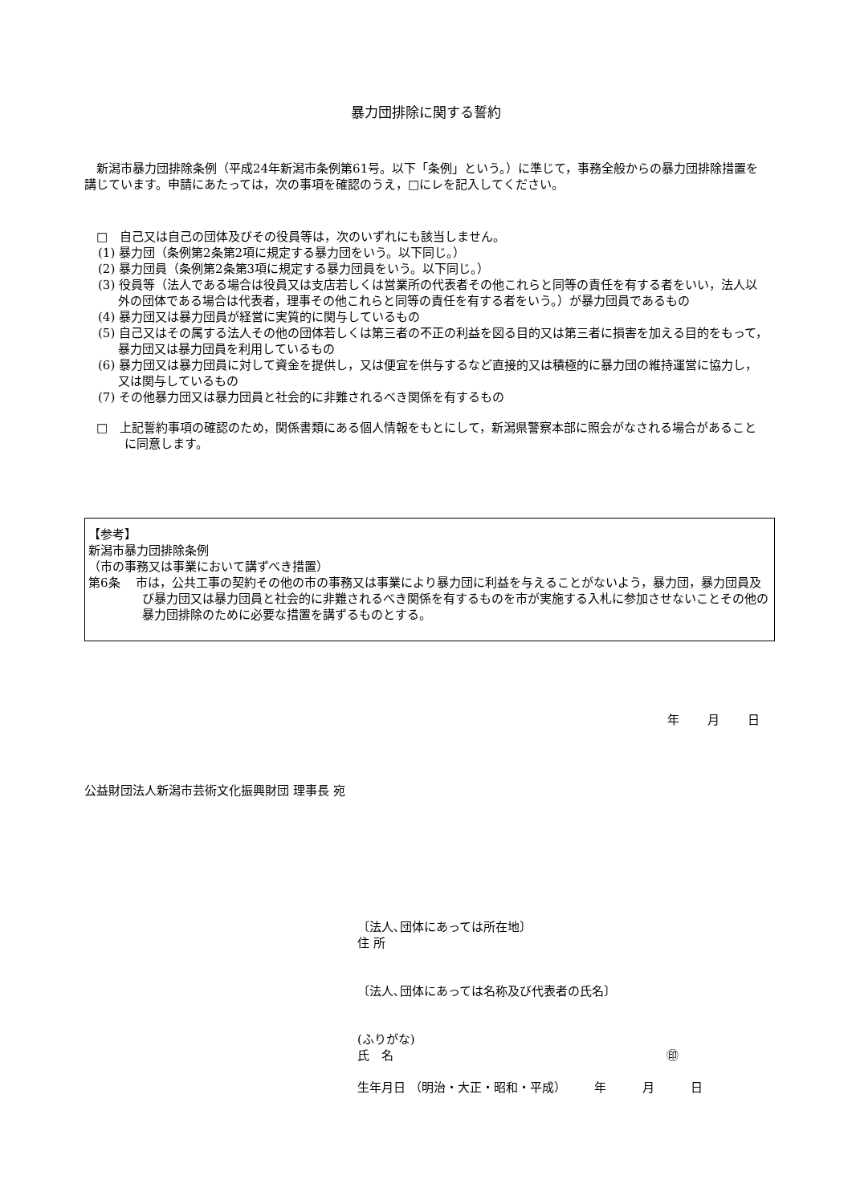暴力団排除に関する誓約
　新潟市暴力団排除条例（平成24年新潟市条例第61号。以下「条例」という。）に準じて，事務全般からの暴力団排除措置を講じています。申請にあたっては，次の事項を確認のうえ，□にレを記入してください。
□　自己又は自己の団体及びその役員等は，次のいずれにも該当しません。
(1) 暴力団（条例第2条第2項に規定する暴力団をいう。以下同じ。）
(2) 暴力団員（条例第2条第3項に規定する暴力団員をいう。以下同じ。）
(3) 役員等（法人である場合は役員又は支店若しくは営業所の代表者その他これらと同等の責任を有する者をいい，法人以外の団体である場合は代表者，理事その他これらと同等の責任を有する者をいう。）が暴力団員であるもの
(4) 暴力団又は暴力団員が経営に実質的に関与しているもの
(5) 自己又はその属する法人その他の団体若しくは第三者の不正の利益を図る目的又は第三者に損害を加える目的をもって，暴力団又は暴力団員を利用しているもの
(6) 暴力団又は暴力団員に対して資金を提供し，又は便宜を供与するなど直接的又は積極的に暴力団の維持運営に協力し，又は関与しているもの
(7) その他暴力団又は暴力団員と社会的に非難されるべき関係を有するもの
□　上記誓約事項の確認のため，関係書類にある個人情報をもとにして，新潟県警察本部に照会がなされる場合があることに同意します。
【参考】
新潟市暴力団排除条例
（市の事務又は事業において講ずべき措置）
第6条　 市は，公共工事の契約その他の市の事務又は事業により暴力団に利益を与えることがないよう，暴力団，暴力団員及び暴力団又は暴力団員と社会的に非難されるべき関係を有するものを市が実施する入札に参加させないことその他の暴力団排除のために必要な措置を講ずるものとする。
年 月 日
公益財団法人新潟市芸術文化振興財団 理事長 宛
〔法人､団体にあっては所在地〕
住 所
〔法人､団体にあっては名称及び代表者の氏名〕
(ふりがな)
氏　名 ㊞
生年月日 （明治・大正・昭和・平成） 　　年　　　月　　　日